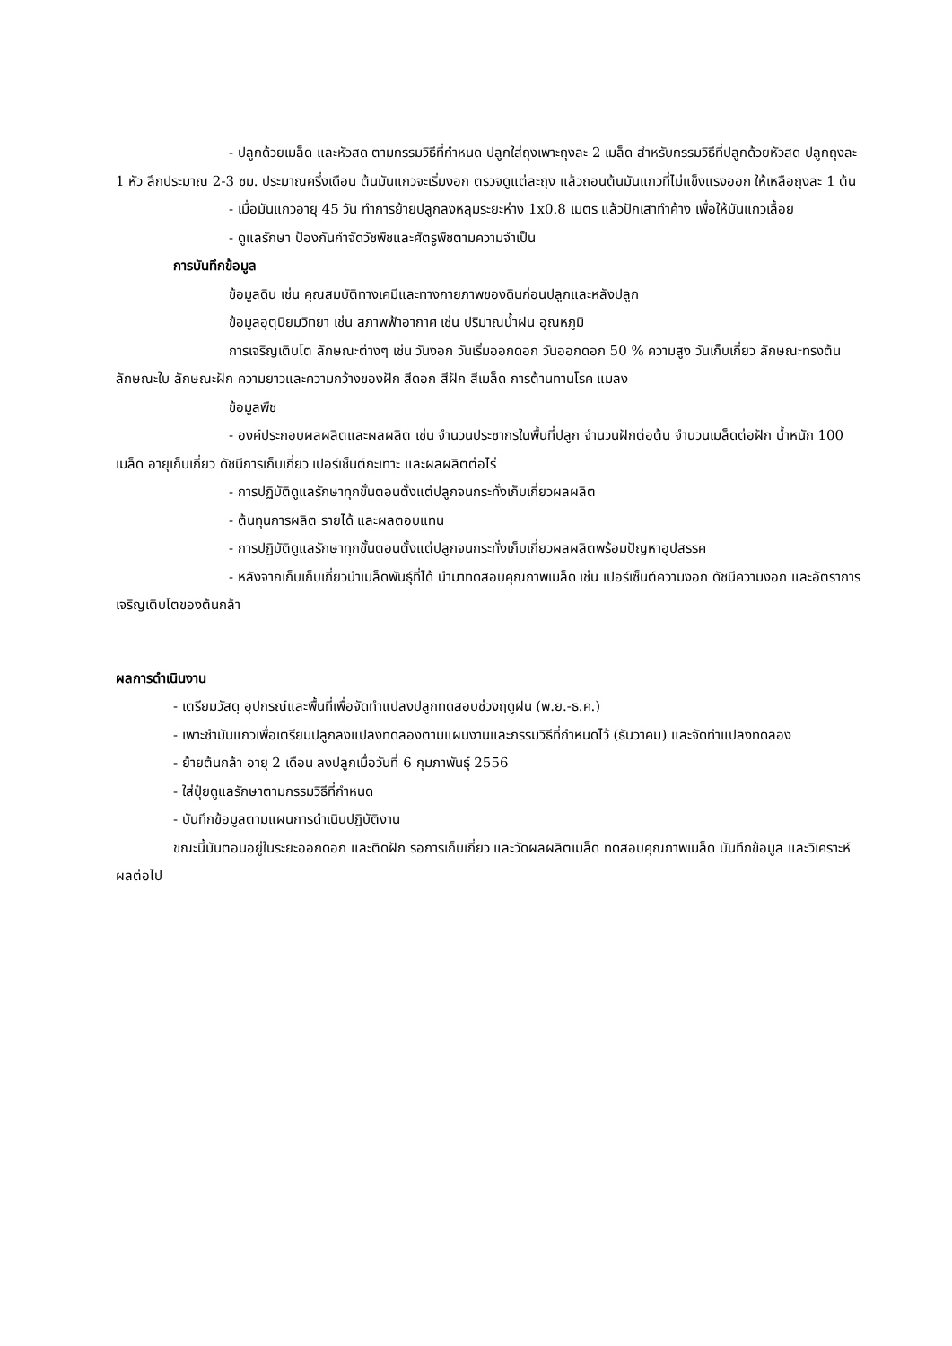- ปลูกด้วยเมล็ด และหัวสด ตามกรรมวิธีที่กำหนด ปลูกใส่ถุงเพาะถุงละ 2 เมล็ด สำหรับกรรมวิธีที่ปลูกด้วยหัวสด ปลูกถุงละ 1 หัว ลึกประมาณ 2-3 ซม. ประมาณครึ่งเดือน ต้นมันแกวจะเริ่มงอก ตรวจดูแต่ละถุง แล้วถอนต้นมันแกวที่ไม่แข็งแรงออก ให้เหลือถุงละ 1 ต้น
- เมื่อมันแกวอายุ 45 วัน ทำการย้ายปลูกลงหลุมระยะห่าง 1x0.8 เมตร แล้วปักเสาทำค้าง เพื่อให้มันแกวเลื้อย
- ดูแลรักษา ป้องกันกำจัดวัชพืชและศัตรูพืชตามความจำเป็น
การบันทึกข้อมูล
ข้อมูลดิน เช่น คุณสมบัติทางเคมีและทางกายภาพของดินก่อนปลูกและหลังปลูก
ข้อมูลอุตุนิยมวิทยา เช่น สภาพฟ้าอากาศ เช่น ปริมาณน้ำฝน อุณหภูมิ
การเจริญเติบโต ลักษณะต่างๆ เช่น วันงอก วันเริ่มออกดอก วันออกดอก 50 % ความสูง วันเก็บเกี่ยว ลักษณะทรงต้น ลักษณะใบ ลักษณะฝัก ความยาวและความกว้างของฝัก สีดอก สีฝัก สีเมล็ด การต้านทานโรค แมลง
ข้อมูลพืช
- องค์ประกอบผลผลิตและผลผลิต เช่น จำนวนประชากรในพื้นที่ปลูก จำนวนฝักต่อต้น จำนวนเมล็ดต่อฝัก น้ำหนัก 100 เมล็ด อายุเก็บเกี่ยว ดัชนีการเก็บเกี่ยว เปอร์เซ็นต์กะเทาะ และผลผลิตต่อไร่
- การปฏิบัติดูแลรักษาทุกขั้นตอนตั้งแต่ปลูกจนกระทั่งเก็บเกี่ยวผลผลิต
- ต้นทุนการผลิต รายได้ และผลตอบแทน
- การปฏิบัติดูแลรักษาทุกขั้นตอนตั้งแต่ปลูกจนกระทั่งเก็บเกี่ยวผลผลิตพร้อมปัญหาอุปสรรค
- หลังจากเก็บเก็บเกี่ยวนำเมล็ดพันธุ์ที่ได้ นำมาทดสอบคุณภาพเมล็ด เช่น เปอร์เซ็นต์ความงอก ดัชนีความงอก และอัตราการเจริญเติบโตของต้นกล้า
ผลการดำเนินงาน
- เตรียมวัสดุ อุปกรณ์และพื้นที่เพื่อจัดทำแปลงปลูกทดสอบช่วงฤดูฝน (พ.ย.-ธ.ค.)
- เพาะชำมันแกวเพื่อเตรียมปลูกลงแปลงทดลองตามแผนงานและกรรมวิธีที่กำหนดไว้ (ธันวาคม) และจัดทำแปลงทดลอง
- ย้ายต้นกล้า อายุ 2 เดือน ลงปลูกเมื่อวันที่ 6 กุมภาพันธุ์ 2556
- ใส่ปุ๋ยดูแลรักษาตามกรรมวิธีที่กำหนด
- บันทึกข้อมูลตามแผนการดำเนินปฏิบัติงาน
ขณะนี้มันตอนอยู่ในระยะออกดอก และติดฝัก รอการเก็บเกี่ยว และวัดผลผลิตเมล็ด ทดสอบคุณภาพเมล็ด บันทึกข้อมูล และวิเคราะห์ผลต่อไป